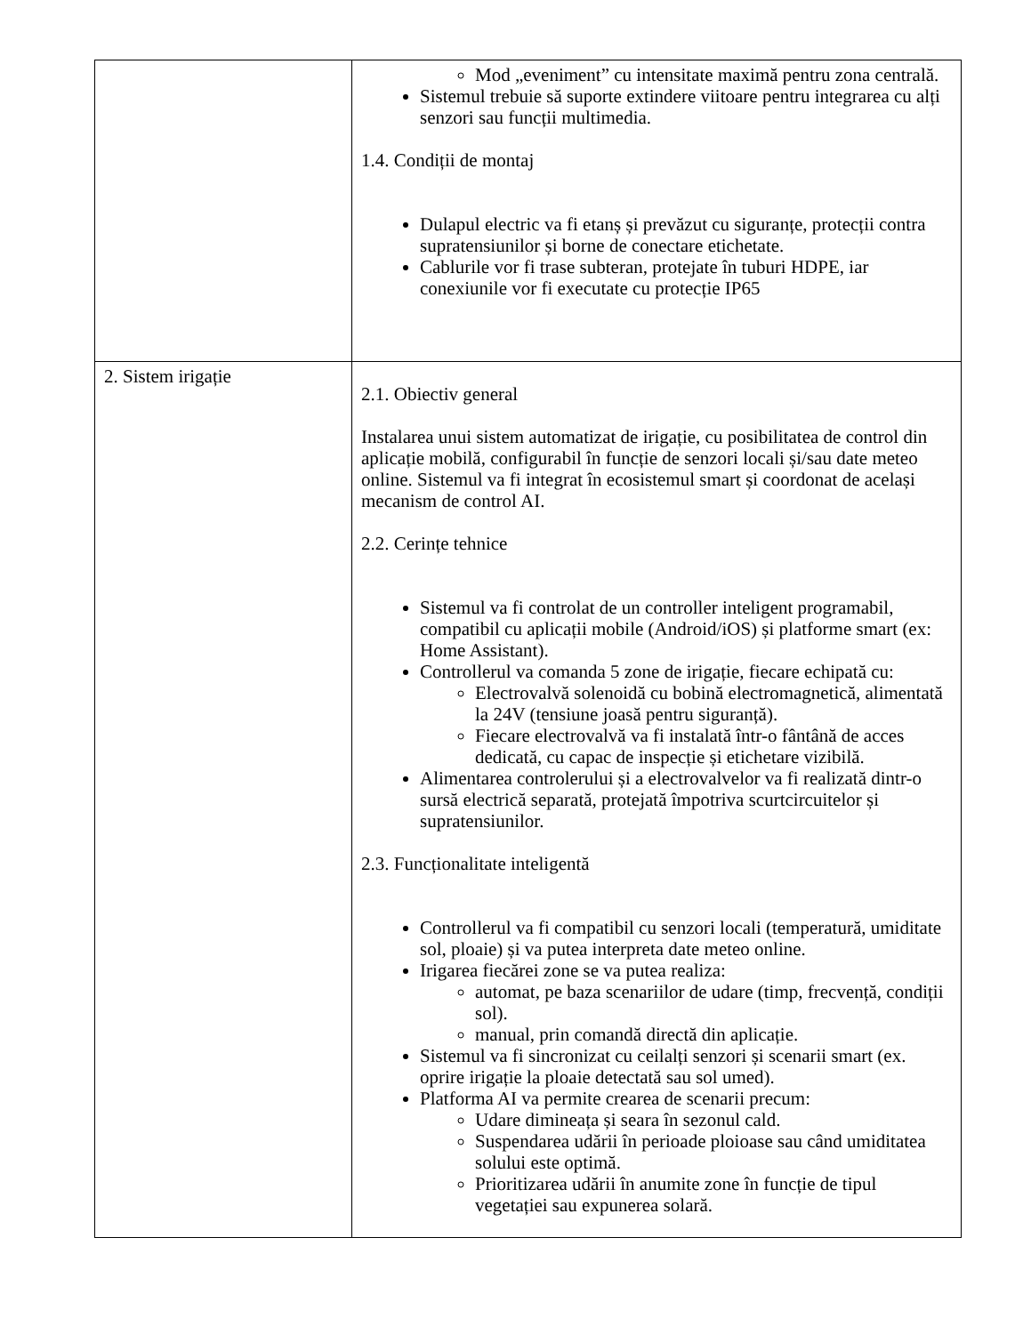| | Mod „eveniment” cu intensitate maximă pentru zona centrală. Sistemul trebuie să suporte extindere viitoare pentru integrarea cu alți senzori sau funcții multimedia. 1.4. Condiții de montaj Dulapul electric va fi etanș și prevăzut cu siguranțe, protecții contra supratensiunilor și borne de conectare etichetate. Cablurile vor fi trase subteran, protejate în tuburi HDPE, iar conexiunile vor fi executate cu protecție IP65 |
| 2. Sistem irigație | 2.1. Obiectiv general Instalarea unui sistem automatizat de irigație, cu posibilitatea de control din aplicație mobilă, configurabil în funcție de senzori locali și/sau date meteo online. Sistemul va fi integrat în ecosistemul smart și coordonat de același mecanism de control AI. 2.2. Cerințe tehnice Sistemul va fi controlat de un controller inteligent programabil, compatibil cu aplicații mobile (Android/iOS) și platforme smart (ex: Home Assistant). Controllerul va comanda 5 zone de irigație, fiecare echipată cu: Electrovalvă solenoidă cu bobină electromagnetică, alimentată la 24V (tensiune joasă pentru siguranță). Fiecare electrovalvă va fi instalată într-o fântână de acces dedicată, cu capac de inspecție și etichetare vizibilă. Alimentarea controlerului și a electrovalvelor va fi realizată dintr-o sursă electrică separată, protejată împotriva scurtcircuitelor și supratensiunilor. 2.3. Funcționalitate inteligentă Controllerul va fi compatibil cu senzori locali (temperatură, umiditate sol, ploaie) și va putea interpreta date meteo online. Irigarea fiecărei zone se va putea realiza: automat, pe baza scenariilor de udare (timp, frecvență, condiții sol). manual, prin comandă directă din aplicație. Sistemul va fi sincronizat cu ceilalți senzori și scenarii smart (ex. oprire irigație la ploaie detectată sau sol umed). Platforma AI va permite crearea de scenarii precum: Udare dimineața și seara în sezonul cald. Suspendarea udării în perioade ploioase sau când umiditatea solului este optimă. Prioritizarea udării în anumite zone în funcție de tipul vegetației sau expunerea solară. |